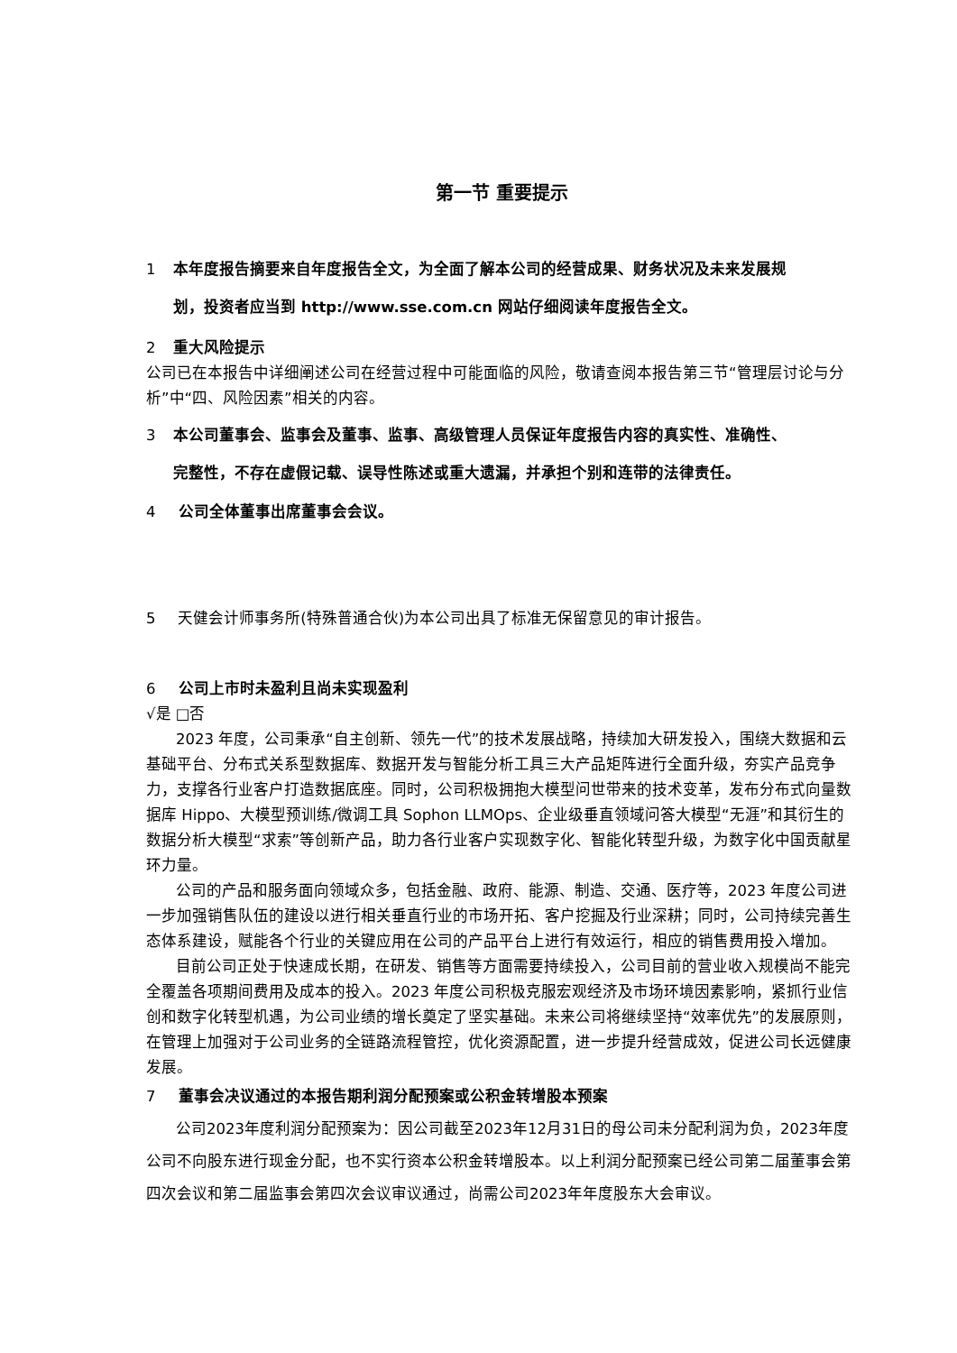第一节 重要提示
1 本年度报告摘要来自年度报告全文，为全面了解本公司的经营成果、财务状况及未来发展规
划，投资者应当到 http://www.sse.com.cn 网站仔细阅读年度报告全文。
2 重大风险提示
公司已在本报告中详细阐述公司在经营过程中可能面临的风险，敬请查阅本报告第三节“管理层讨论与分析”中“四、风险因素”相关的内容。
3 本公司董事会、监事会及董事、监事、高级管理人员保证年度报告内容的真实性、准确性、
完整性，不存在虚假记载、误导性陈述或重大遗漏，并承担个别和连带的法律责任。
4 公司全体董事出席董事会会议。
5 天健会计师事务所(特殊普通合伙)为本公司出具了标准无保留意见的审计报告。
6 公司上市时未盈利且尚未实现盈利
√是 □否
2023 年度，公司秉承“自主创新、领先一代”的技术发展战略，持续加大研发投入，围绕大数据和云基础平台、分布式关系型数据库、数据开发与智能分析工具三大产品矩阵进行全面升级，夯实产品竞争力，支撑各行业客户打造数据底座。同时，公司积极拥抱大模型问世带来的技术变革，发布分布式向量数据库 Hippo、大模型预训练/微调工具 Sophon LLMOps、企业级垂直领域问答大模型“无涯”和其衍生的数据分析大模型“求索”等创新产品，助力各行业客户实现数字化、智能化转型升级，为数字化中国贡献星环力量。
公司的产品和服务面向领域众多，包括金融、政府、能源、制造、交通、医疗等，2023 年度公司进一步加强销售队伍的建设以进行相关垂直行业的市场开拓、客户挖掘及行业深耕；同时，公司持续完善生态体系建设，赋能各个行业的关键应用在公司的产品平台上进行有效运行，相应的销售费用投入增加。
目前公司正处于快速成长期，在研发、销售等方面需要持续投入，公司目前的营业收入规模尚不能完全覆盖各项期间费用及成本的投入。2023 年度公司积极克服宏观经济及市场环境因素影响，紧抓行业信创和数字化转型机遇，为公司业绩的增长奠定了坚实基础。未来公司将继续坚持“效率优先”的发展原则，在管理上加强对于公司业务的全链路流程管控，优化资源配置，进一步提升经营成效，促进公司长远健康发展。
7 董事会决议通过的本报告期利润分配预案或公积金转增股本预案
公司2023年度利润分配预案为：因公司截至2023年12月31日的母公司未分配利润为负，2023年度公司不向股东进行现金分配，也不实行资本公积金转增股本。以上利润分配预案已经公司第二届董事会第四次会议和第二届监事会第四次会议审议通过，尚需公司2023年年度股东大会审议。